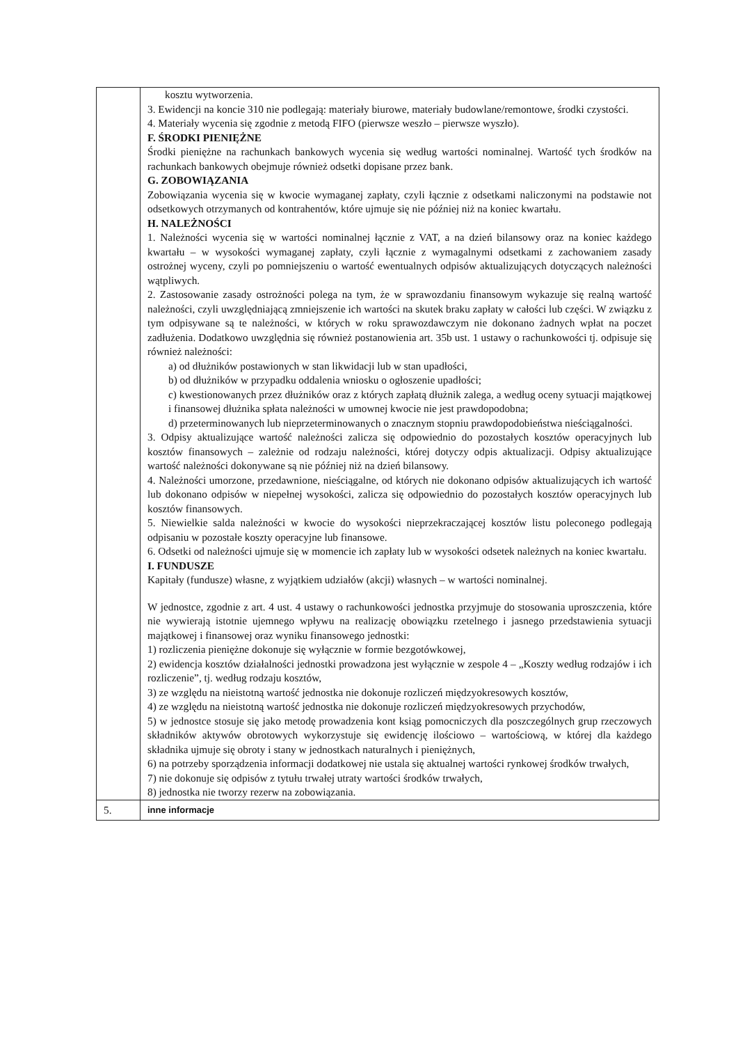| | kosztu wytworzenia. 3. Ewidencji na koncie 310 nie podlegają: materiały biurowe, materiały budowlane/remontowe, środki czystości. 4. Materiały wycenia się zgodnie z metodą FIFO (pierwsze weszło – pierwsze wyszło). F. ŚRODKI PIENIĘŻNE Środki pieniężne na rachunkach bankowych wycenia się według wartości nominalnej. Wartość tych środków na rachunkach bankowych obejmuje również odsetki dopisane przez bank. G. ZOBOWIĄZANIA Zobowiązania wycenia się w kwocie wymaganej zapłaty, czyli łącznie z odsetkami naliczonymi na podstawie not odsetkowych otrzymanych od kontrahentów, które ujmuje się nie później niż na koniec kwartału. H. NALEŻNOŚCI 1. Należności wycenia się w wartości nominalnej łącznie z VAT, a na dzień bilansowy oraz na koniec każdego kwartału – w wysokości wymaganej zapłaty, czyli łącznie z wymagalnymi odsetkami z zachowaniem zasady ostrożnej wyceny, czyli po pomniejszeniu o wartość ewentualnych odpisów aktualizujących dotyczących należności wątpliwych. 2. Zastosowanie zasady ostrożności polega na tym, że w sprawozdaniu finansowym wykazuje się realną wartość należności, czyli uwzględniającą zmniejszenie ich wartości na skutek braku zapłaty w całości lub części. W związku z tym odpisywane są te należności, w których w roku sprawozdawczym nie dokonano żadnych wpłat na poczet zadłużenia. Dodatkowo uwzględnia się również postanowienia art. 35b ust. 1 ustawy o rachunkowości tj. odpisuje się również należności: a) od dłużników postawionych w stan likwidacji lub w stan upadłości, b) od dłużników w przypadku oddalenia wniosku o ogłoszenie upadłości; c) kwestionowanych przez dłużników oraz z których zapłatą dłużnik zalega, a według oceny sytuacji majątkowej i finansowej dłużnika spłata należności w umownej kwocie nie jest prawdopodobna; d) przeterminowanych lub nieprzeterminowanych o znacznym stopniu prawdopodobieństwa nieściągalności. 3. Odpisy aktualizujące wartość należności zalicza się odpowiednio do pozostałych kosztów operacyjnych lub kosztów finansowych – zależnie od rodzaju należności, której dotyczy odpis aktualizacji. Odpisy aktualizujące wartość należności dokonywane są nie później niż na dzień bilansowy. 4. Należności umorzone, przedawnione, nieściągalne, od których nie dokonano odpisów aktualizujących ich wartość lub dokonano odpisów w niepełnej wysokości, zalicza się odpowiednio do pozostałych kosztów operacyjnych lub kosztów finansowych. 5. Niewielkie salda należności w kwocie do wysokości nieprzekraczającej kosztów listu poleconego podlegają odpisaniu w pozostałe koszty operacyjne lub finansowe. 6. Odsetki od należności ujmuje się w momencie ich zapłaty lub w wysokości odsetek należnych na koniec kwartału. I. FUNDUSZE Kapitały (fundusze) własne, z wyjątkiem udziałów (akcji) własnych – w wartości nominalnej. W jednostce, zgodnie z art. 4 ust. 4 ustawy o rachunkowości jednostka przyjmuje do stosowania uproszczenia, które nie wywierają istotnie ujemnego wpływu na realizację obowiązku rzetelnego i jasnego przedstawienia sytuacji majątkowej i finansowej oraz wyniku finansowego jednostki: 1) rozliczenia pieniężne dokonuje się wyłącznie w formie bezgotówkowej, 2) ewidencja kosztów działalności jednostki prowadzona jest wyłącznie w zespole 4 – „Koszty według rodzajów i ich rozliczenie”, tj. według rodzaju kosztów, 3) ze względu na nieistotną wartość jednostka nie dokonuje rozliczeń międzyokresowych kosztów, 4) ze względu na nieistotną wartość jednostka nie dokonuje rozliczeń międzyokresowych przychodów, 5) w jednostce stosuje się jako metodę prowadzenia kont ksiąg pomocniczych dla poszczególnych grup rzeczowych składników aktywów obrotowych wykorzystuje się ewidencję ilościowo – wartościową, w której dla każdego składnika ujmuje się obroty i stany w jednostkach naturalnych i pieniężnych, 6) na potrzeby sporządzenia informacji dodatkowej nie ustala się aktualnej wartości rynkowej środków trwałych, 7) nie dokonuje się odpisów z tytułu trwałej utraty wartości środków trwałych, 8) jednostka nie tworzy rezerw na zobowiązania. |
| 5. | inne informacje |